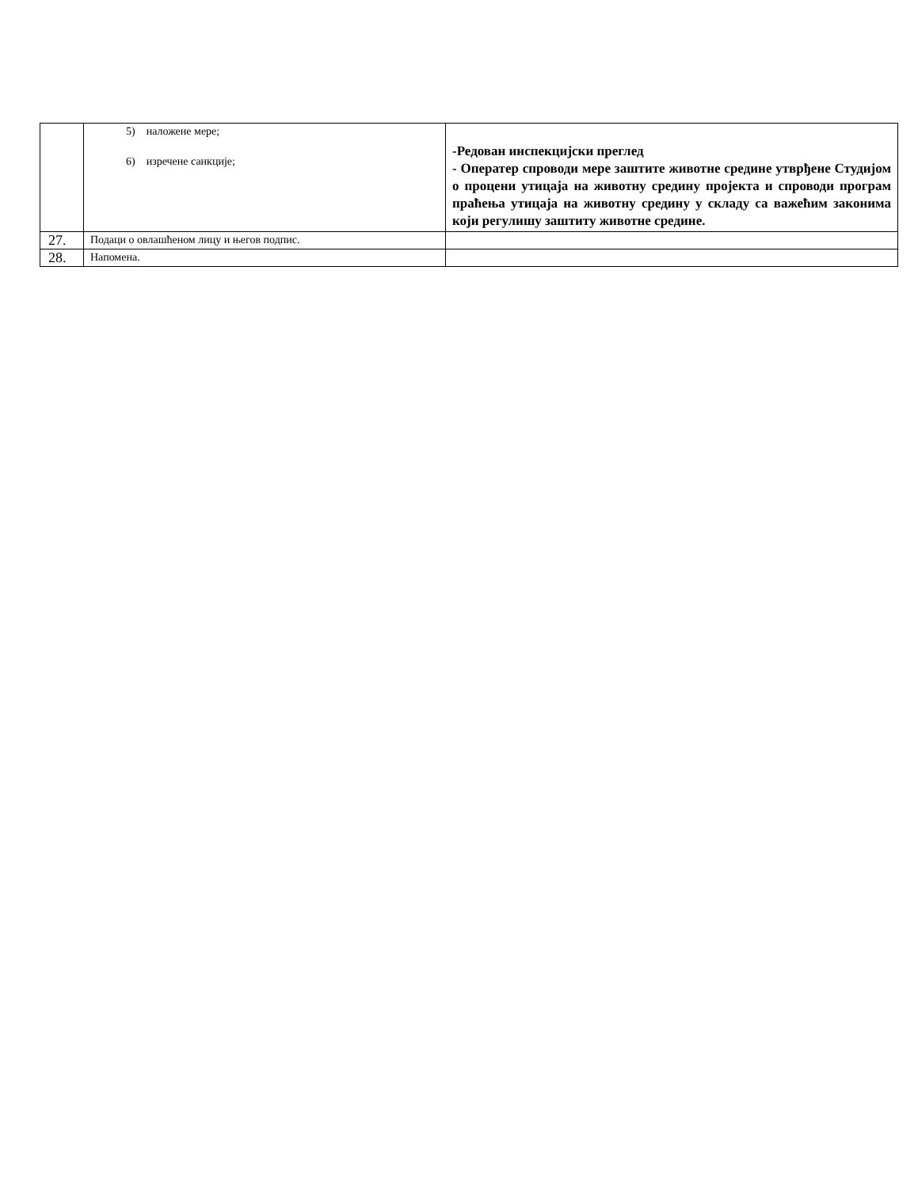| | 5) наложене мере; 6) изречене санкције; | -Редован инспекцијски преглед - Оператер спроводи мере заштите животне средине утврђене Студијом о процени утицаја на животну средину пројекта и спроводи програм праћења утицаја на животну средину у складу са важећим законима који регулишу заштиту животне средине. |
| 27. | Подаци о овлашћеном лицу и његов подпис. | |
| 28. | Напомена. | |